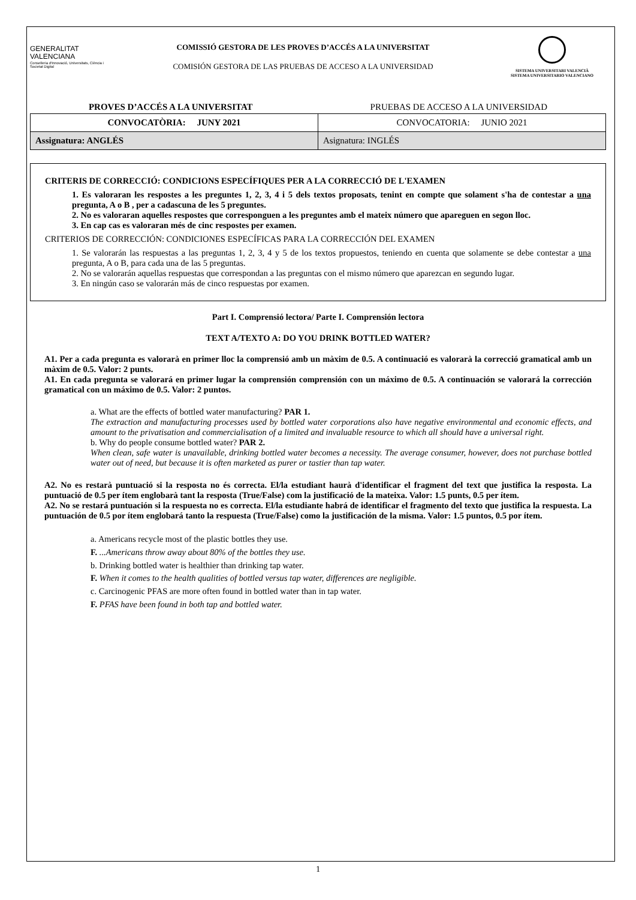GENERALITAT
VALENCIANA
Conselleria d'Innovació, Universitats, Ciència i Societat Digital
COMISSIÓ GESTORA DE LES PROVES D’ACCÉS A LA UNIVERSITAT
COMISIÓN GESTORA DE LAS PRUEBAS DE ACCESO A LA UNIVERSIDAD
SISTEMA UNIVERSITARI VALENCIÀ
SISTEMA UNIVERSITARIO VALENCIANO
PROVES D’ACCÉS A LA UNIVERSITAT PRUEBAS DE ACCESO A LA UNIVERSIDAD
| CONVOCATÒRIA: JUNY 2021 | CONVOCATORIA: JUNIO 2021 |
| Assignatura: ANGLÉS | Asignatura: INGLÉS |
CRITERIS DE CORRECCIÓ: CONDICIONS ESPECÍFIQUES PER A LA CORRECCIÓ DE L'EXAMEN
1. Es valoraran les respostes a les preguntes 1, 2, 3, 4 i 5 dels textos proposats, tenint en compte que solament s'ha de contestar a una pregunta, A o B , per a cadascuna de les 5 preguntes.
2. No es valoraran aquelles respostes que corresponguen a les preguntes amb el mateix número que apareguen en segon lloc.
3. En cap cas es valoraran més de cinc respostes per examen.
CRITERIOS DE CORRECCIÓN: CONDICIONES ESPECÍFICAS PARA LA CORRECCIÓN DEL EXAMEN
1. Se valorarán las respuestas a las preguntas 1, 2, 3, 4 y 5 de los textos propuestos, teniendo en cuenta que solamente se debe contestar a una pregunta, A o B, para cada una de las 5 preguntas.
2. No se valorarán aquellas respuestas que correspondan a las preguntas con el mismo número que aparezcan en segundo lugar.
3. En ningún caso se valorarán más de cinco respuestas por examen.
Part I. Comprensió lectora/ Parte I. Comprensión lectora
TEXT A/TEXTO A: DO YOU DRINK BOTTLED WATER?
A1. Per a cada pregunta es valorarà en primer lloc la comprensió amb un màxim de 0.5. A continuació es valorarà la correcció gramatical amb un màxim de 0.5. Valor: 2 punts.
A1. En cada pregunta se valorará en primer lugar la comprensión comprensión con un máximo de 0.5. A continuación se valorará la corrección gramatical con un máximo de 0.5. Valor: 2 puntos.
a. What are the effects of bottled water manufacturing? PAR 1.
The extraction and manufacturing processes used by bottled water corporations also have negative environmental and economic effects, and amount to the privatisation and commercialisation of a limited and invaluable resource to which all should have a universal right.
b. Why do people consume bottled water? PAR 2.
When clean, safe water is unavailable, drinking bottled water becomes a necessity. The average consumer, however, does not purchase bottled water out of need, but because it is often marketed as purer or tastier than tap water.
A2. No es restarà puntuació si la resposta no és correcta. El/la estudiant haurà d'identificar el fragment del text que justifica la resposta. La puntuació de 0.5 per ítem englobarà tant la resposta (True/False) com la justificació de la mateixa. Valor: 1.5 punts, 0.5 per ítem.
A2. No se restará puntuación si la respuesta no es correcta. El/la estudiante habrá de identificar el fragmento del texto que justifica la respuesta. La puntuación de 0.5 por ítem englobará tanto la respuesta (True/False) como la justificación de la misma. Valor: 1.5 puntos, 0.5 por ítem.
a. Americans recycle most of the plastic bottles they use.
F. ...Americans throw away about 80% of the bottles they use.
b. Drinking bottled water is healthier than drinking tap water.
F. When it comes to the health qualities of bottled versus tap water, differences are negligible.
c. Carcinogenic PFAS are more often found in bottled water than in tap water.
F. PFAS have been found in both tap and bottled water.
1